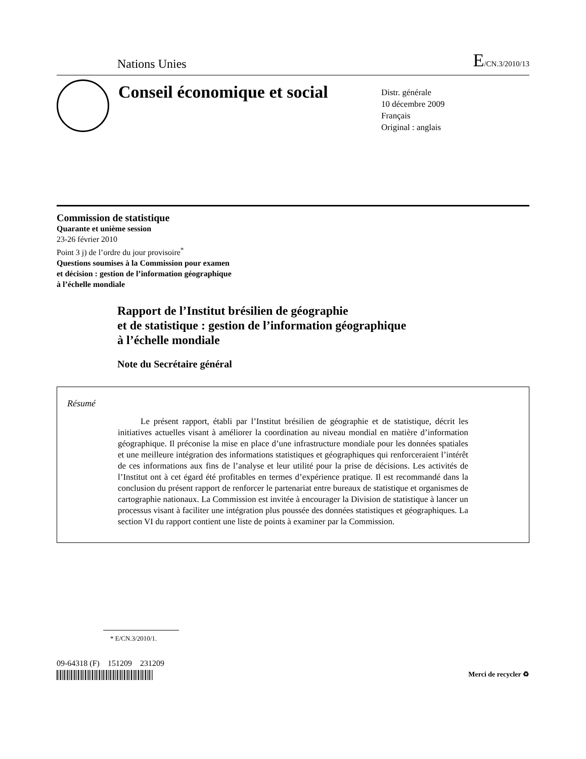Nations Unies E/CN.3/2010/13
Conseil économique et social
Distr. générale
10 décembre 2009
Français
Original : anglais
Commission de statistique
Quarante et unième session
23-26 février 2010
Point 3 j) de l’ordre du jour provisoire<sup>*</sup>
Questions soumises à la Commission pour examen
et décision : gestion de l’information géographique
à l’échelle mondiale
Rapport de l’Institut brésilien de géographie
et de statistique : gestion de l’information géographique
à l’échelle mondiale
Note du Secrétaire général
Résumé
Le présent rapport, établi par l’Institut brésilien de géographie et de statistique, décrit les initiatives actuelles visant à améliorer la coordination au niveau mondial en matière d’information géographique. Il préconise la mise en place d’une infrastructure mondiale pour les données spatiales et une meilleure intégration des informations statistiques et géographiques qui renforceraient l’intérêt de ces informations aux fins de l’analyse et leur utilité pour la prise de décisions. Les activités de l’Institut ont à cet égard été profitables en termes d’expérience pratique. Il est recommandé dans la conclusion du présent rapport de renforcer le partenariat entre bureaux de statistique et organismes de cartographie nationaux. La Commission est invitée à encourager la Division de statistique à lancer un processus visant à faciliter une intégration plus poussée des données statistiques et géographiques. La section VI du rapport contient une liste de points à examiner par la Commission.
* E/CN.3/2010/1.
09-64318 (F) 151209 231209
Merci de recycler ♻